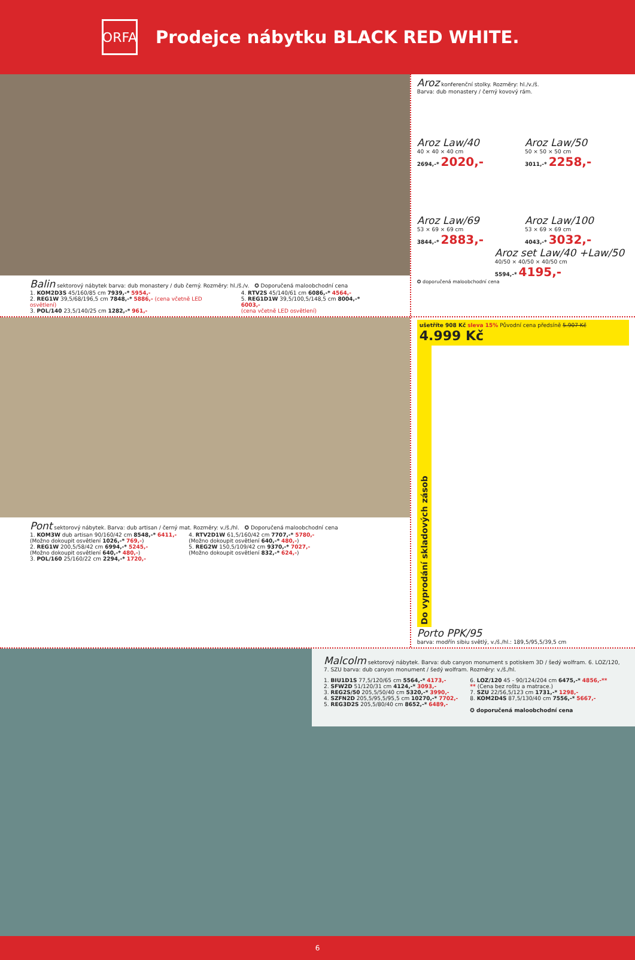ORFA
Prodejce nábytku BLACK RED WHITE.
Balin sektorový nábytek barva: dub monastery / dub černý. Rozměry: hl./š./v. ✪ Doporučená maloobchodní cena
1. KOM2D3S 45/160/85 cm 7939,-* 5954,-
2. REG1W 39,5/68/196,5 cm 7848,-* 5886,- (cena včetně LED osvětlení)
3. POL/140 23,5/140/25 cm 1282,-* 961,-
4. RTV2S 45/140/61 cm 6086,-* 4564,-
5. REG1D1W 39,5/100,5/148,5 cm 8004,-* 6003,-
(cena včetně LED osvětlení)
Aroz konferenční stolky. Rozměry: hl./v./š.
Barva: dub monastery / černý kovový rám.
Aroz Law/40
40 × 40 × 40 cm
2694,-* 2020,-
Aroz Law/50
50 × 50 × 50 cm
3011,-* 2258,-
Aroz Law/69
53 × 69 × 69 cm
3844,-* 2883,-
Aroz Law/100
53 × 69 × 69 cm
4043,-* 3032,-
Aroz set Law/40 +Law/50
40/50 × 40/50 × 40/50 cm
5594,-* 4195,-
✪ doporučená maloobchodní cena
Pont sektorový nábytek. Barva: dub artisan / černý mat. Rozměry: v./š./hl. ✪ Doporučená maloobchodní cena
1. KOM3W dub artisan 90/160/42 cm 8548,-* 6411,-
(Možno dokoupit osvětlení 1026,-* 769,-)
2. REG1W 200,5/58/42 cm 6994,-* 5245,-
(Možno dokoupit osvětlení 640,-* 480,-)
3. POL/160 25/160/22 cm 2294,-* 1720,-
4. RTV2D1W 61,5/160/42 cm 7707,-* 5780,-
(Možno dokoupit osvětlení 640,-* 480,-)
5. REG2W 150,5/109/42 cm 9370,-* 7027,-
(Možno dokoupit osvětlení 832,-* 624,-)
ušetříte 908 Kč sleva 15% Původní cena předsíně 5.907 Kč 4.999 Kč
Do vyprodání skladových zásob
Porto PPK/95
barva: modřín sibiu světlý, v./š./hl.: 189,5/95,5/39,5 cm
Malcolm sektorový nábytek. Barva: dub canyon monument s potiskem 3D / šedý wolfram. 6. LOZ/120, 7. SZU barva: dub canyon monument / šedý wolfram. Rozměry: v./š./hl.
1. BIU1D1S 77,5/120/65 cm 5564,-* 4173,-
2. SFW2D 51/120/31 cm 4124,-* 3093,-
3. REG2S/50 205,5/50/40 cm 5320,-* 3990,-
4. SZFN2D 205,5/95,5/95,5 cm 10270,-* 7702,-
5. REG3D2S 205,5/80/40 cm 8652,-* 6489,-
6. LOZ/120 45 - 90/124/204 cm 6475,-* 4856,-**
** (Cena bez roštu a matrace.)
7. SZU 22/56,5/123 cm 1731,-* 1298,-
8. KOM2D4S 87,5/130/40 cm 7556,-* 5667,-
✪ doporučená maloobchodní cena
6